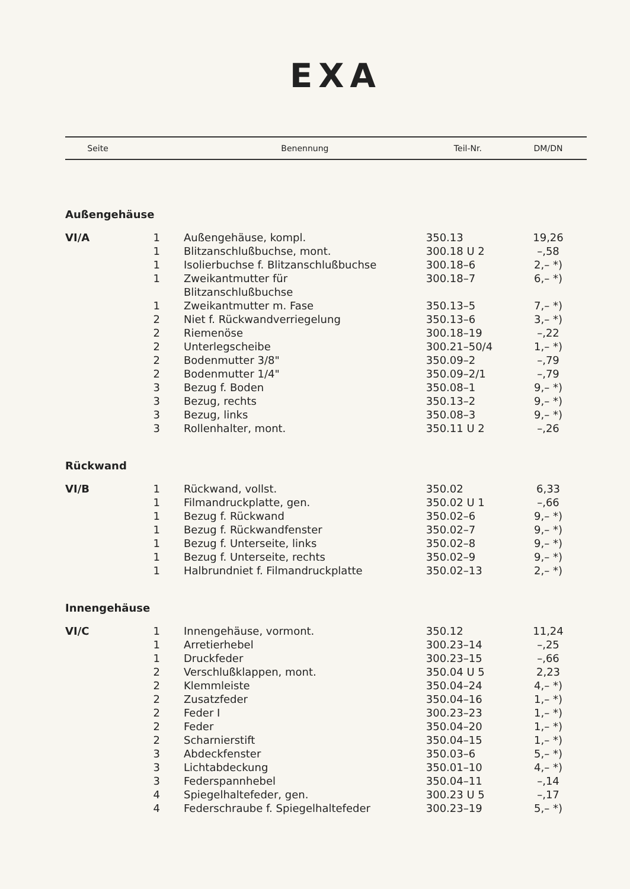EXA
| Seite | | Benennung | Teil-Nr. | DM/DN |
| --- | --- | --- | --- | --- |
| Außengehäuse | | | | |
| VI/A | 1 | Außengehäuse, kompl. | 350.13 | 19,26 |
| | 1 | Blitzanschlußbuchse, mont. | 300.18 U 2 | –,58 |
| | 1 | Isolierbuchse f. Blitzanschlußbuchse | 300.18–6 | 2,– *) |
| | 1 | Zweikantmutter für Blitzanschlußbuchse | 300.18–7 | 6,– *) |
| | 1 | Zweikantmutter m. Fase | 350.13–5 | 7,– *) |
| | 2 | Niet f. Rückwandverriegelung | 350.13–6 | 3,– *) |
| | 2 | Riemenöse | 300.18–19 | –,22 |
| | 2 | Unterlegscheibe | 300.21–50/4 | 1,– *) |
| | 2 | Bodenmutter 3/8" | 350.09–2 | –,79 |
| | 2 | Bodenmutter 1/4" | 350.09–2/1 | –,79 |
| | 3 | Bezug f. Boden | 350.08–1 | 9,– *) |
| | 3 | Bezug, rechts | 350.13–2 | 9,– *) |
| | 3 | Bezug, links | 350.08–3 | 9,– *) |
| | 3 | Rollenhalter, mont. | 350.11 U 2 | –,26 |
| Rückwand | | | | |
| VI/B | 1 | Rückwand, vollst. | 350.02 | 6,33 |
| | 1 | Filmandruckplatte, gen. | 350.02 U 1 | –,66 |
| | 1 | Bezug f. Rückwand | 350.02–6 | 9,– *) |
| | 1 | Bezug f. Rückwandfenster | 350.02–7 | 9,– *) |
| | 1 | Bezug f. Unterseite, links | 350.02–8 | 9,– *) |
| | 1 | Bezug f. Unterseite, rechts | 350.02–9 | 9,– *) |
| | 1 | Halbrundniet f. Filmandruckplatte | 350.02–13 | 2,– *) |
| Innengehäuse | | | | |
| VI/C | 1 | Innengehäuse, vormont. | 350.12 | 11,24 |
| | 1 | Arretierhebel | 300.23–14 | –,25 |
| | 1 | Druckfeder | 300.23–15 | –,66 |
| | 2 | Verschlußklappen, mont. | 350.04 U 5 | 2,23 |
| | 2 | Klemmleiste | 350.04–24 | 4,– *) |
| | 2 | Zusatzfeder | 350.04–16 | 1,– *) |
| | 2 | Feder I | 300.23–23 | 1,– *) |
| | 2 | Feder | 350.04–20 | 1,– *) |
| | 2 | Scharnierstift | 350.04–15 | 1,– *) |
| | 3 | Abdeckfenster | 350.03–6 | 5,– *) |
| | 3 | Lichtabdeckung | 350.01–10 | 4,– *) |
| | 3 | Federspannhebel | 350.04–11 | –,14 |
| | 4 | Spiegelhaltefeder, gen. | 300.23 U 5 | –,17 |
| | 4 | Federschraube f. Spiegelhaltefeder | 300.23–19 | 5,– *) |